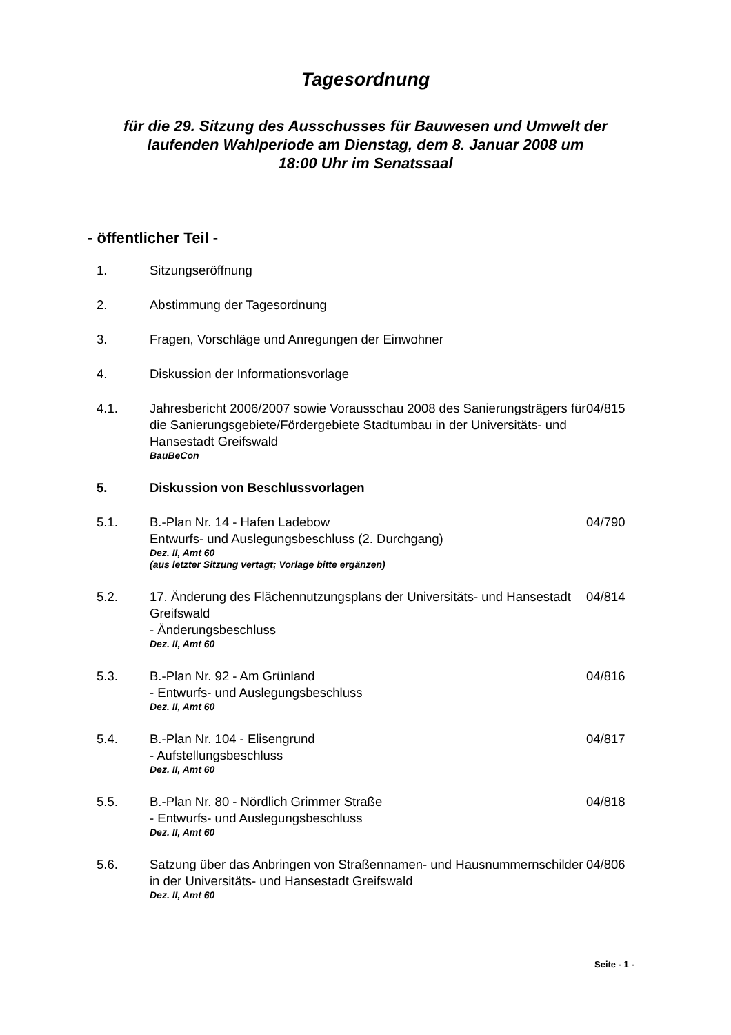Tagesordnung
für die 29. Sitzung des Ausschusses für Bauwesen und Umwelt der
laufenden Wahlperiode am Dienstag, dem 8. Januar 2008 um
18:00 Uhr im Senatssaal
- öffentlicher Teil -
| 1. | Sitzungseröffnung | |
| 2. | Abstimmung der Tagesordnung | |
| 3. | Fragen, Vorschläge und Anregungen der Einwohner | |
| 4. | Diskussion der Informationsvorlage | |
| 4.1. | Jahresbericht 2006/2007 sowie Vorausschau 2008 des Sanierungsträgers für die Sanierungsgebiete/Fördergebiete Stadtumbau in der Universitäts- und Hansestadt Greifswald BauBeCon | 04/815 |
| 5. | Diskussion von Beschlussvorlagen | |
| 5.1. | B.-Plan Nr. 14 - Hafen Ladebow Entwurfs- und Auslegungsbeschluss (2. Durchgang) Dez. II, Amt 60 (aus letzter Sitzung vertagt; Vorlage bitte ergänzen) | 04/790 |
| 5.2. | 17. Änderung des Flächennutzungsplans der Universitäts- und Hansestadt Greifswald - Änderungsbeschluss Dez. II, Amt 60 | 04/814 |
| 5.3. | B.-Plan Nr. 92 - Am Grünland - Entwurfs- und Auslegungsbeschluss Dez. II, Amt 60 | 04/816 |
| 5.4. | B.-Plan Nr. 104 - Elisengrund - Aufstellungsbeschluss Dez. II, Amt 60 | 04/817 |
| 5.5. | B.-Plan Nr. 80 - Nördlich Grimmer Straße - Entwurfs- und Auslegungsbeschluss Dez. II, Amt 60 | 04/818 |
| 5.6. | Satzung über das Anbringen von Straßennamen- und Hausnummernschilder in der Universitäts- und Hansestadt Greifswald Dez. II, Amt 60 | 04/806 |
Seite - 1 -